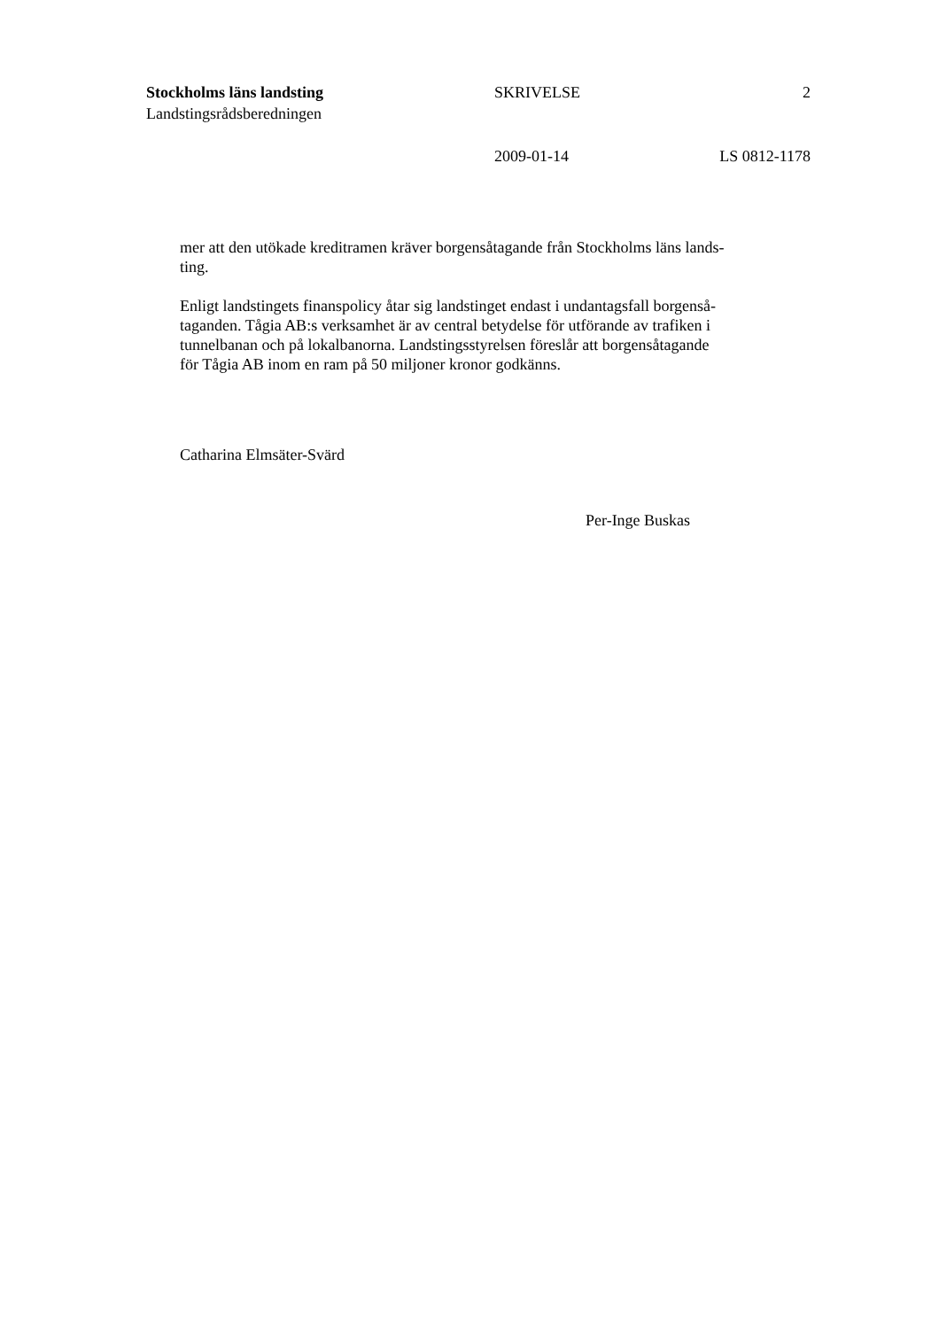Stockholms läns landsting SKRIVELSE 2
Landstingsrådsberedningen
2009-01-14 LS 0812-1178
mer att den utökade kreditramen kräver borgensåtagande från Stockholms läns lands-
ting.
Enligt landstingets finanspolicy åtar sig landstinget endast i undantagsfall borgenså-
taganden. Tågia AB:s verksamhet är av central betydelse för utförande av trafiken i
tunnelbanan och på lokalbanorna. Landstingsstyrelsen föreslår att borgensåtagande
för Tågia AB inom en ram på 50 miljoner kronor godkänns.
Catharina Elmsäter-Svärd
Per-Inge Buskas